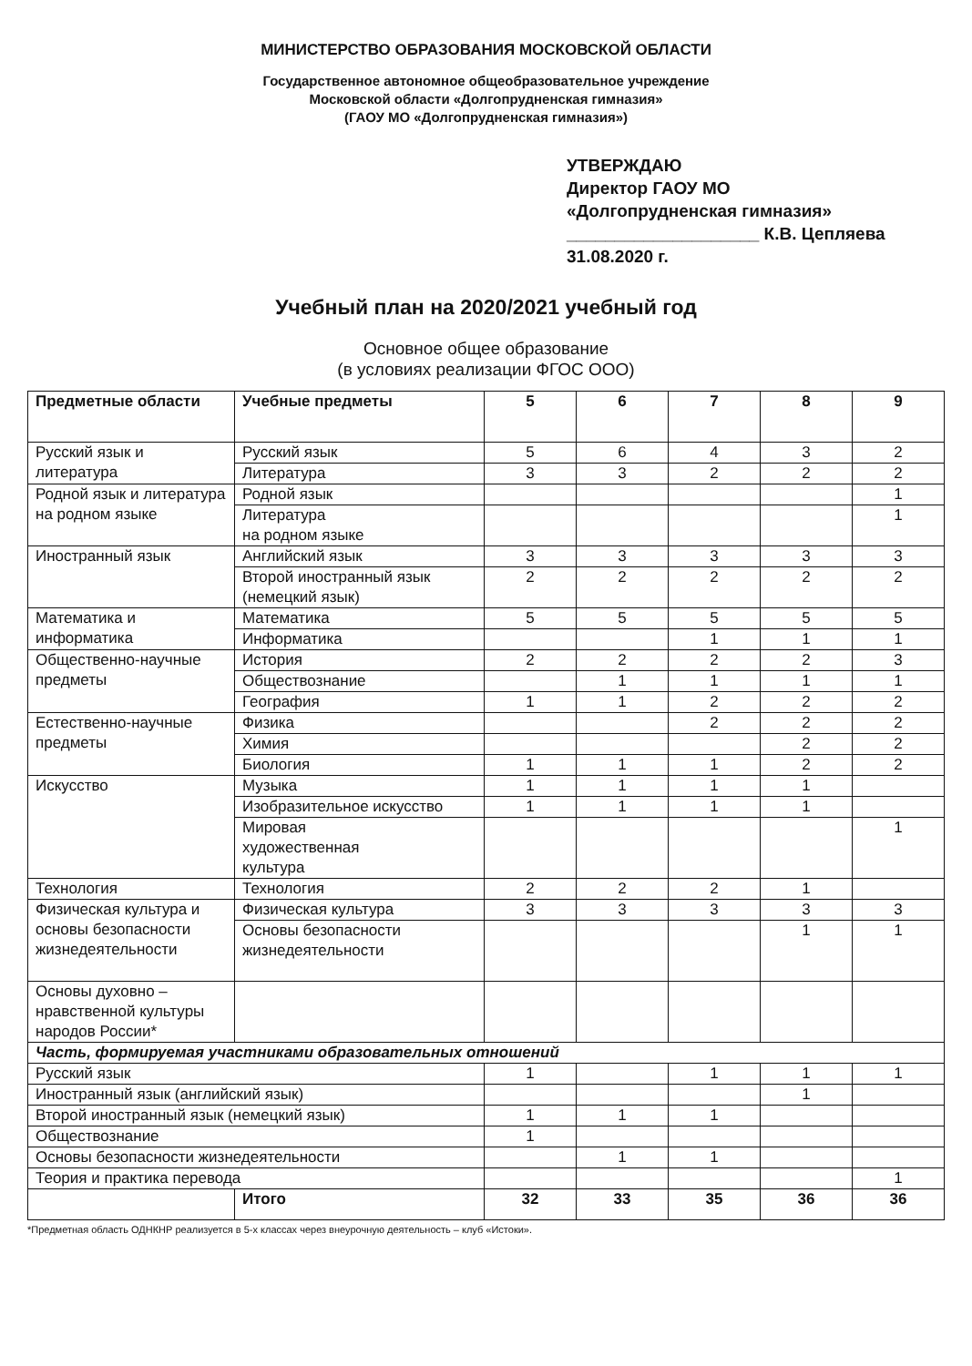МИНИСТЕРСТВО ОБРАЗОВАНИЯ МОСКОВСКОЙ ОБЛАСТИ
Государственное автономное общеобразовательное учреждение
Московской области «Долгопрудненская гимназия»
(ГАОУ МО «Долгопрудненская гимназия»)
УТВЕРЖДАЮ
Директор ГАОУ МО
«Долгопрудненская гимназия»
____________________ К.В. Цепляева
31.08.2020 г.
Учебный план на 2020/2021 учебный год
Основное общее образование
(в условиях реализации ФГОС ООО)
| Предметные области | Учебные предметы | 5 | 6 | 7 | 8 | 9 |
| --- | --- | --- | --- | --- | --- | --- |
| Русский язык и литература | Русский язык | 5 | 6 | 4 | 3 | 2 |
| | Литература | 3 | 3 | 2 | 2 | 2 |
| Родной язык и литература на родном языке | Родной язык | | | | | 1 |
| | Литература на родном языке | | | | | 1 |
| Иностранный язык | Английский язык | 3 | 3 | 3 | 3 | 3 |
| | Второй иностранный язык (немецкий язык) | 2 | 2 | 2 | 2 | 2 |
| Математика и информатика | Математика | 5 | 5 | 5 | 5 | 5 |
| | Информатика | | | 1 | 1 | 1 |
| Общественно-научные предметы | История | 2 | 2 | 2 | 2 | 3 |
| | Обществознание | | 1 | 1 | 1 | 1 |
| | География | 1 | 1 | 2 | 2 | 2 |
| Естественно-научные предметы | Физика | | | 2 | 2 | 2 |
| | Химия | | | | 2 | 2 |
| | Биология | 1 | 1 | 1 | 2 | 2 |
| Искусство | Музыка | 1 | 1 | 1 | 1 | |
| | Изобразительное искусство | 1 | 1 | 1 | 1 | |
| | Мировая художественная культура | | | | | 1 |
| Технология | Технология | 2 | 2 | 2 | 1 | |
| Физическая культура и основы безопасности жизнедеятельности | Физическая культура | 3 | 3 | 3 | 3 | 3 |
| | Основы безопасности жизнедеятельности | | | | 1 | 1 |
| Основы духовно – нравственной культуры народов России* | | | | | | |
| Часть, формируемая участниками образовательных отношений | | | | | | |
| Русский язык | | 1 | | 1 | 1 | 1 |
| Иностранный язык (английский язык) | | | | | 1 | |
| Второй иностранный язык (немецкий язык) | | 1 | 1 | 1 | | |
| Обществознание | | 1 | | | | |
| Основы безопасности жизнедеятельности | | | 1 | 1 | | |
| Теория и практика перевода | | | | | | 1 |
| | Итого | 32 | 33 | 35 | 36 | 36 |
*Предметная область ОДНКНР реализуется в 5-х классах через внеурочную деятельность – клуб «Истоки».